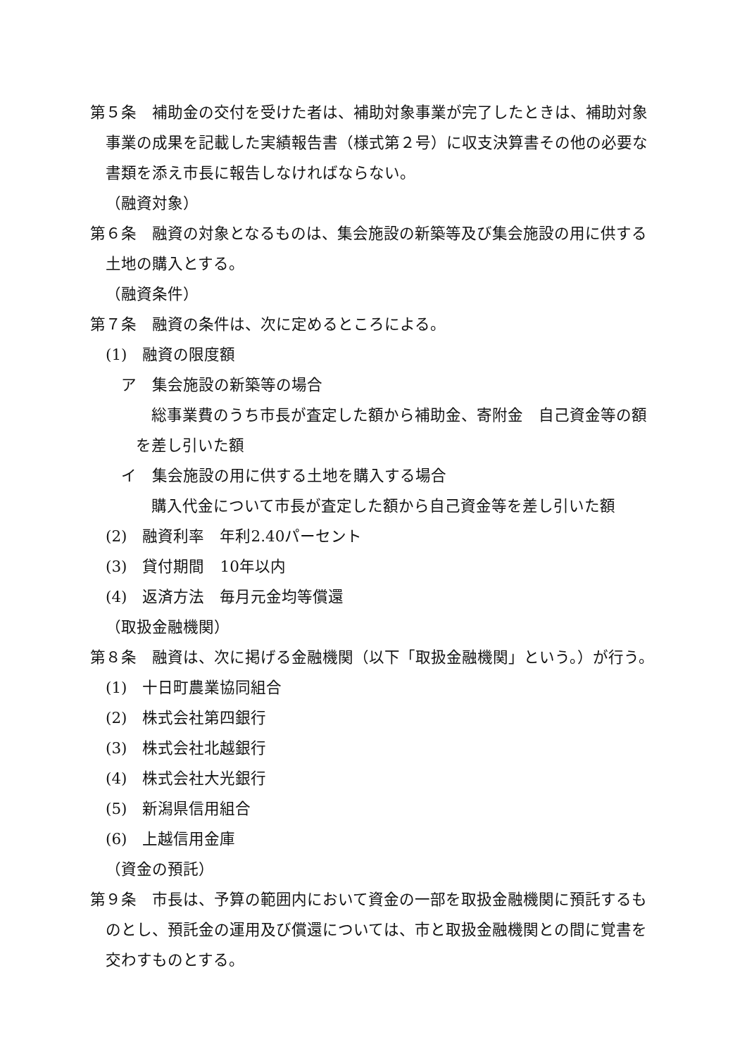第５条　補助金の交付を受けた者は、補助対象事業が完了したときは、補助対象事業の成果を記載した実績報告書（様式第２号）に収支決算書その他の必要な書類を添え市長に報告しなければならない。
（融資対象）
第６条　融資の対象となるものは、集会施設の新築等及び集会施設の用に供する土地の購入とする。
（融資条件）
第７条　融資の条件は、次に定めるところによる。
(1)　融資の限度額
ア　集会施設の新築等の場合
総事業費のうち市長が査定した額から補助金、寄附金　自己資金等の額を差し引いた額
イ　集会施設の用に供する土地を購入する場合
購入代金について市長が査定した額から自己資金等を差し引いた額
(2)　融資利率　年利2.40パーセント
(3)　貸付期間　10年以内
(4)　返済方法　毎月元金均等償還
（取扱金融機関）
第８条　融資は、次に掲げる金融機関（以下「取扱金融機関」という。）が行う。
(1)　十日町農業協同組合
(2)　株式会社第四銀行
(3)　株式会社北越銀行
(4)　株式会社大光銀行
(5)　新潟県信用組合
(6)　上越信用金庫
（資金の預託）
第９条　市長は、予算の範囲内において資金の一部を取扱金融機関に預託するものとし、預託金の運用及び償還については、市と取扱金融機関との間に覚書を交わすものとする。